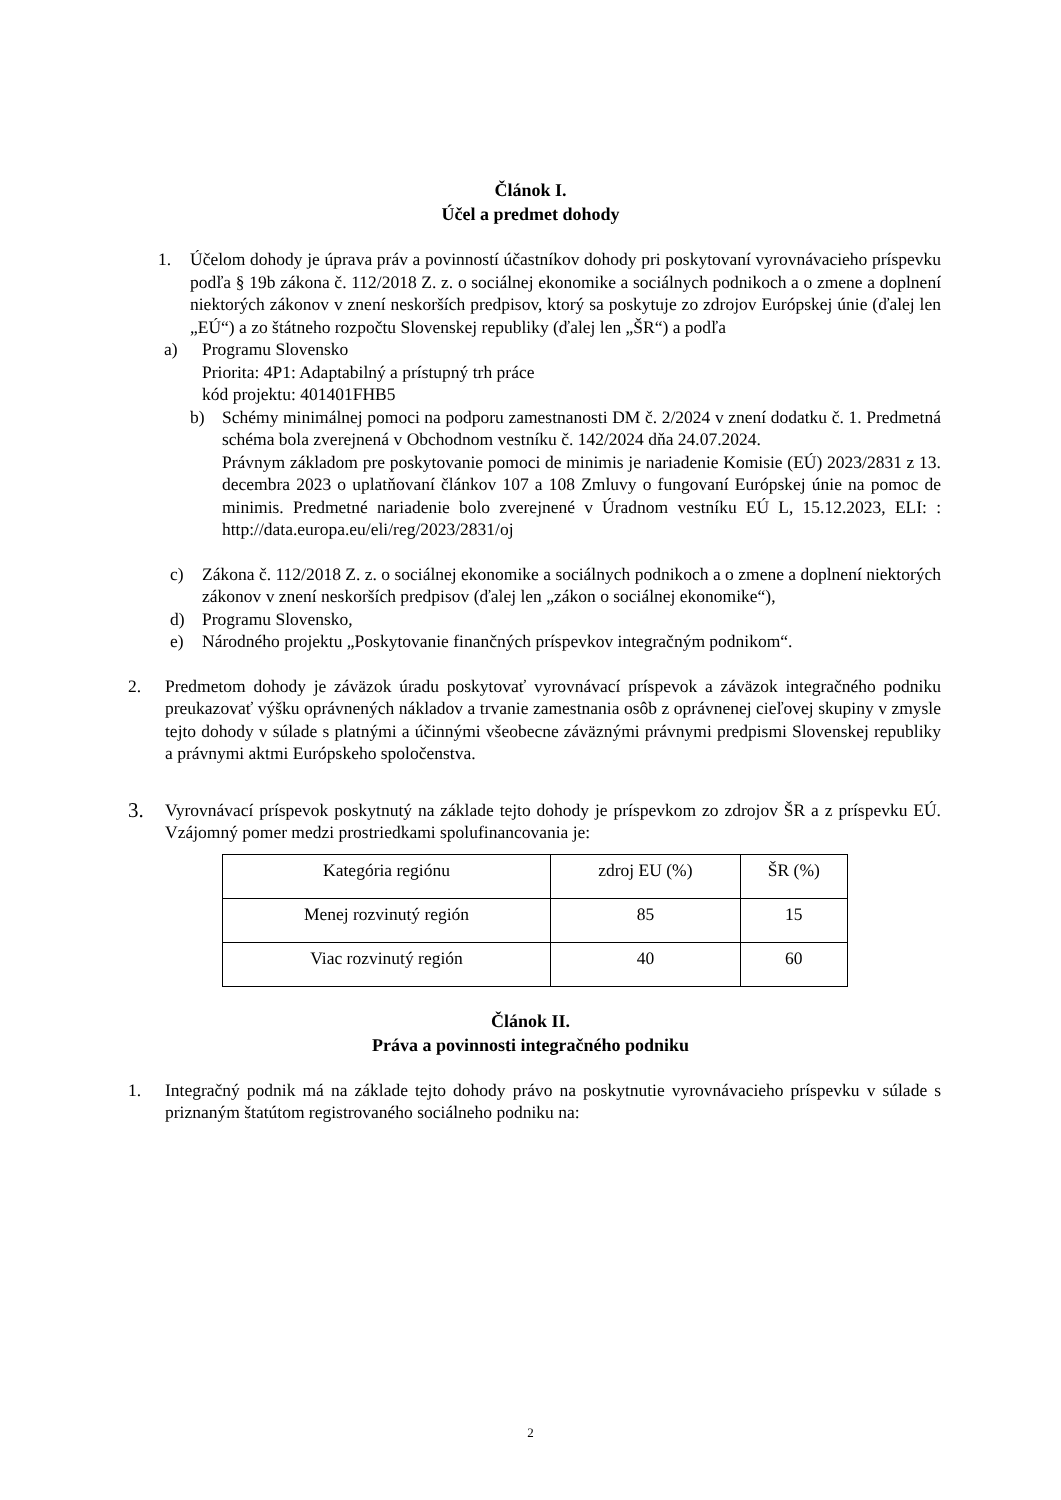Článok I.
Účel a predmet dohody
1. Účelom dohody je úprava práv a povinností účastníkov dohody pri poskytovaní vyrovnávacieho príspevku podľa § 19b zákona č. 112/2018 Z. z. o sociálnej ekonomike a sociálnych podnikoch a o zmene a doplnení niektorých zákonov v znení neskorších predpisov, ktorý sa poskytuje zo zdrojov Európskej únie (ďalej len „EÚ“) a zo štátneho rozpočtu Slovenskej republiky (ďalej len „ŠR“) a podľa
a) Programu Slovensko
Priorita: 4P1: Adaptabilný a prístupný trh práce
kód projektu: 401401FHB5
b) Schémy minimálnej pomoci na podporu zamestnanosti DM č. 2/2024 v znení dodatku č. 1. Predmetná schéma bola zverejnená v Obchodnom vestníku č. 142/2024 dňa 24.07.2024.
Právnym základom pre poskytovanie pomoci de minimis je nariadenie Komisie (EÚ) 2023/2831 z 13. decembra 2023 o uplatňovaní článkov 107 a 108 Zmluvy o fungovaní Európskej únie na pomoc de minimis. Predmetné nariadenie bolo zverejnené v Úradnom vestníku EÚ L, 15.12.2023, ELI: : http://data.europa.eu/eli/reg/2023/2831/oj
c) Zákona č. 112/2018 Z. z. o sociálnej ekonomike a sociálnych podnikoch a o zmene a doplnení niektorých zákonov v znení neskorších predpisov (ďalej len „zákon o sociálnej ekonomike“),
d) Programu Slovensko,
e) Národného projektu „Poskytovanie finančných príspevkov integračným podnikom“.
2. Predmetom dohody je záväzok úradu poskytovať vyrovnávací príspevok a záväzok integračného podniku preukazovať výšku oprávnených nákladov a trvanie zamestnania osôb z oprávnenej cieľovej skupiny v zmysle tejto dohody v súlade s platnými a účinnými všeobecne záväznými právnymi predpismi Slovenskej republiky a právnymi aktmi Európskeho spoločenstva.
3. Vyrovnávací príspevok poskytnutý na základe tejto dohody je príspevkom zo zdrojov ŠR a z príspevku EÚ. Vzájomný pomer medzi prostriedkami spolufinancovania je:
| Kategória regiónu | zdroj EU (%) | ŠR (%) |
| Menej rozvinutý región | 85 | 15 |
| Viac rozvinutý región | 40 | 60 |
Článok II.
Práva a povinnosti integračného podniku
1. Integračný podnik má na základe tejto dohody právo na poskytnutie vyrovnávacieho príspevku v súlade s priznaným štatútom registrovaného sociálneho podniku na:
2